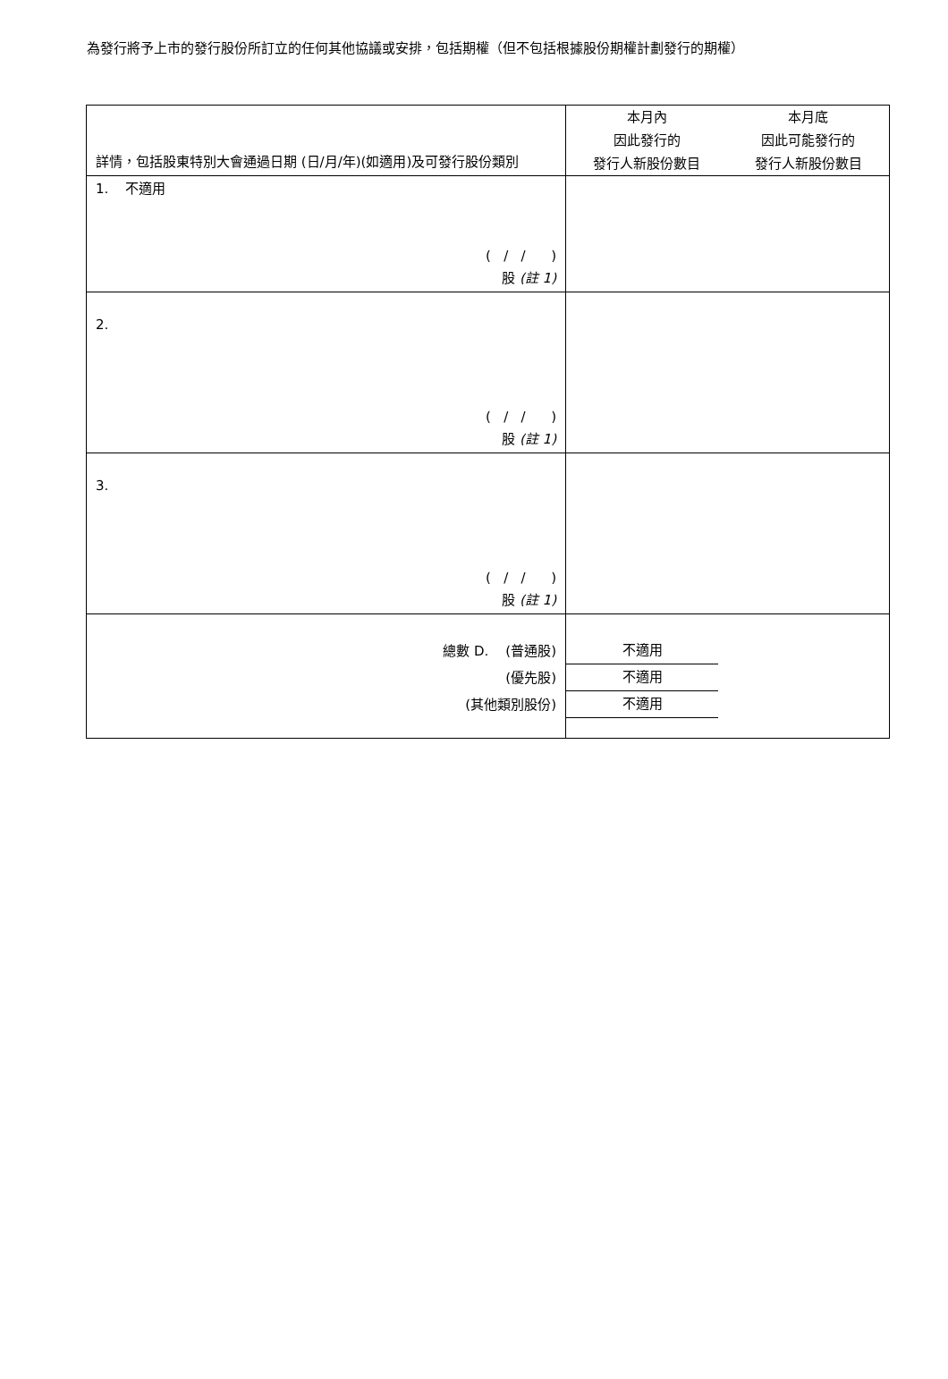為發行將予上市的發行股份所訂立的任何其他協議或安排，包括期權（但不包括根據股份期權計劃發行的期權）
| 詳情，包括股東特別大會通過日期 (日/月/年)(如適用)及可發行股份類別 | 本月內 因此發行的 發行人新股份數目 本月底 因此可能發行的 發行人新股份數目 |
| --- | --- |
| 1. 不適用 ( / / ) 股 (註 1) | |
| 2. ( / / ) 股 (註 1) | |
| 3. ( / / ) 股 (註 1) | |
| 總數 D. (普通股) (優先股) (其他類別股份) | 不適用 不適用 不適用 |